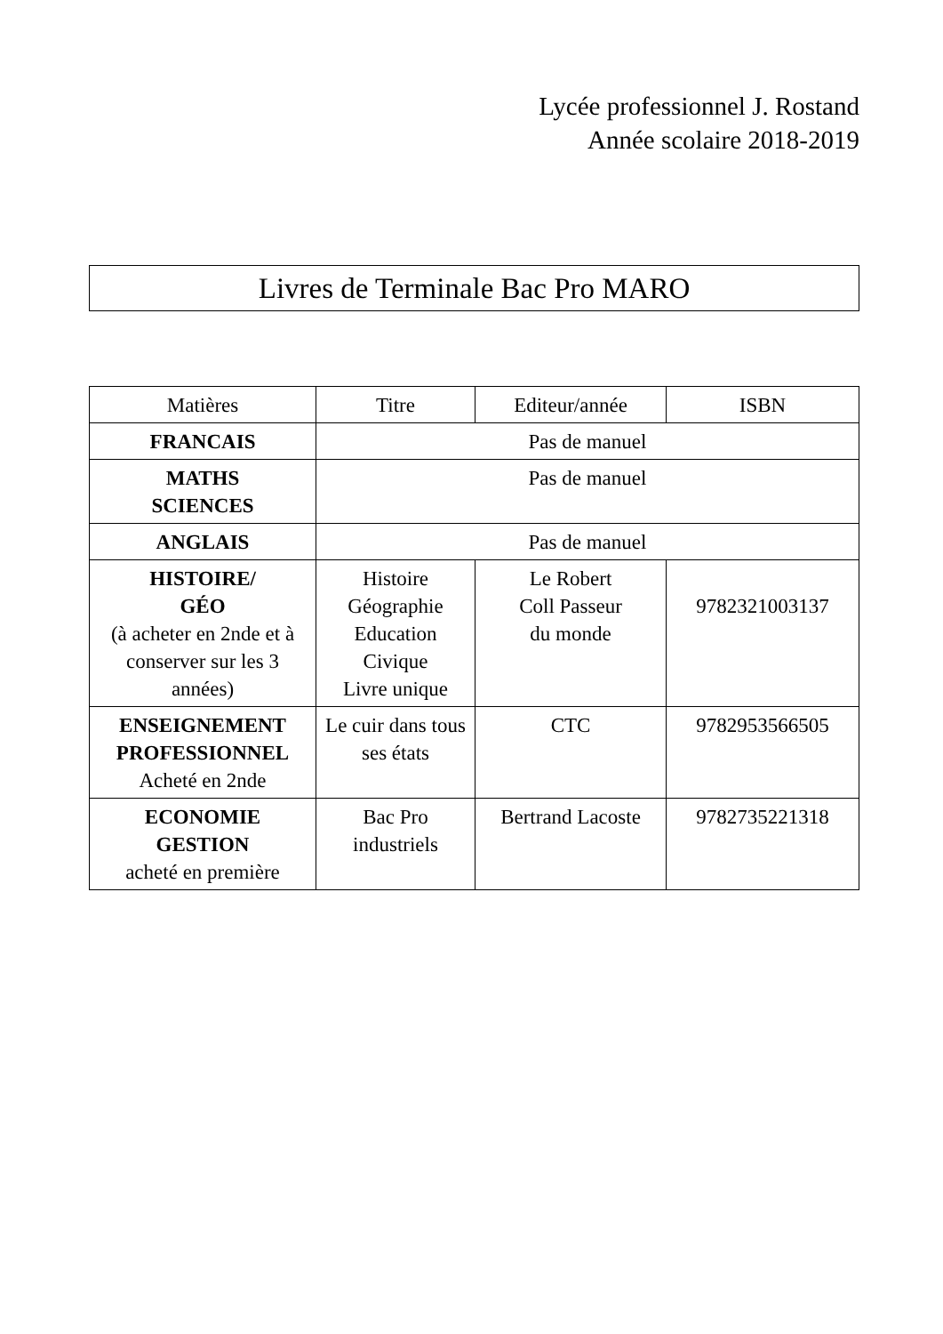Lycée professionnel J. Rostand
Année scolaire 2018-2019
Livres de Terminale Bac Pro MARO
| Matières | Titre | Editeur/année | ISBN |
| --- | --- | --- | --- |
| FRANCAIS | Pas de manuel | | |
| MATHS SCIENCES | Pas de manuel | | |
| ANGLAIS | Pas de manuel | | |
| HISTOIRE/ GÉO (à acheter en 2nde et à conserver sur les 3 années) | Histoire Géographie Education Civique Livre unique | Le Robert Coll Passeur du monde | 9782321003137 |
| ENSEIGNEMENT PROFESSIONNEL Acheté en 2nde | Le cuir dans tous ses états | CTC | 9782953566505 |
| ECONOMIE GESTION acheté en première | Bac Pro industriels | Bertrand Lacoste | 9782735221318 |